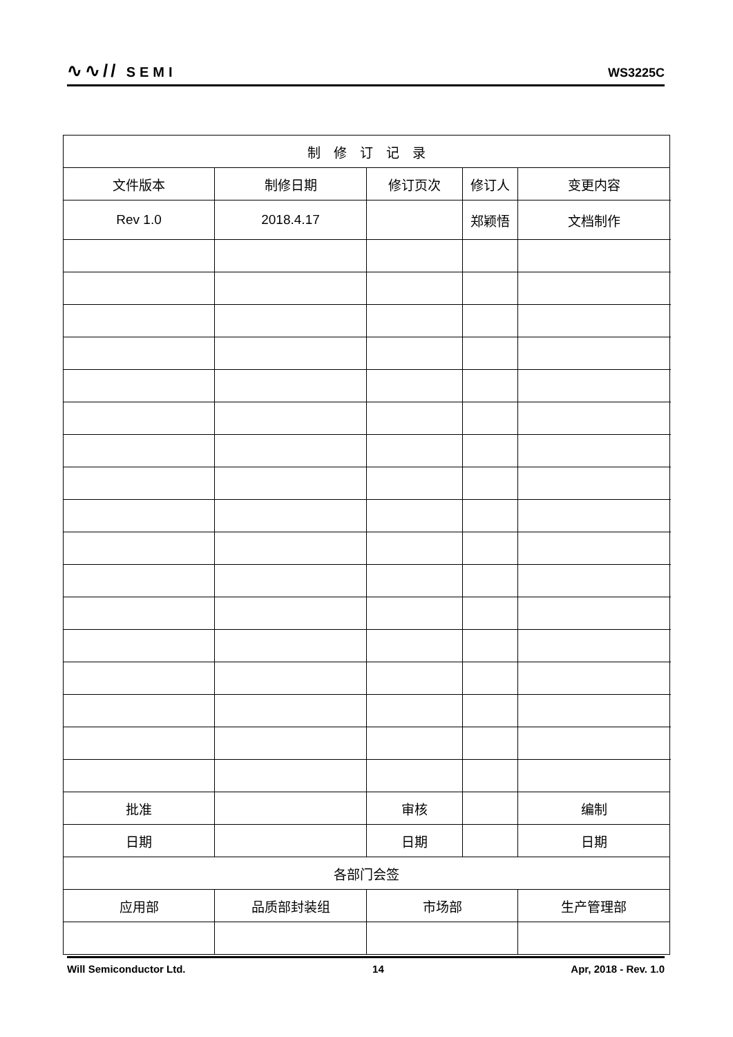∿∿// SEMI
WS3225C
| 制 修 订 记 录 | | | | | |
| 文件版本 | 制修日期 | 修订页次 | 修订人 | 变更内容 | |
| Rev 1.0 | 2018.4.17 | | 郑颖悟 | 文档制作 | |
| 批准 | | 审核 | | 编制 | |
| 日期 | | 日期 | | 日期 | |
| 各部门会签 | | | | | |
| 应用部 | 品质部封装组 | 市场部 | | 生产管理部 | |
Will Semiconductor Ltd. 14 Apr, 2018 - Rev. 1.0